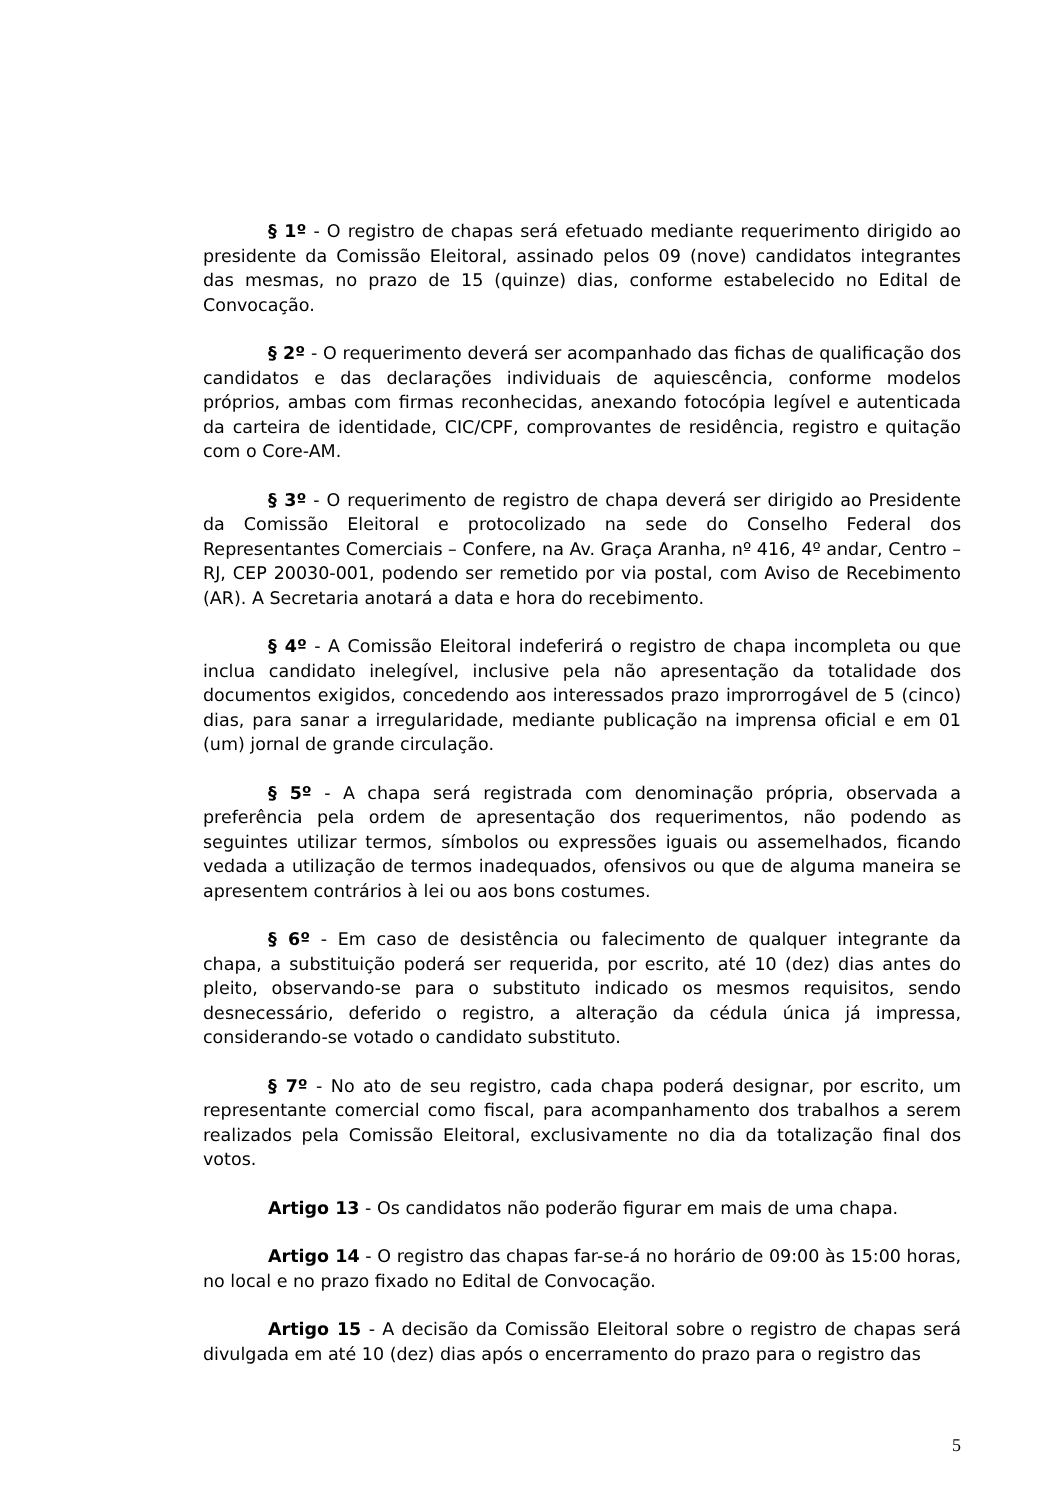§ 1º - O registro de chapas será efetuado mediante requerimento dirigido ao presidente da Comissão Eleitoral, assinado pelos 09 (nove) candidatos integrantes das mesmas, no prazo de 15 (quinze) dias, conforme estabelecido no Edital de Convocação.
§ 2º - O requerimento deverá ser acompanhado das fichas de qualificação dos candidatos e das declarações individuais de aquiescência, conforme modelos próprios, ambas com firmas reconhecidas, anexando fotocópia legível e autenticada da carteira de identidade, CIC/CPF, comprovantes de residência, registro e quitação com o Core-AM.
§ 3º - O requerimento de registro de chapa deverá ser dirigido ao Presidente da Comissão Eleitoral e protocolizado na sede do Conselho Federal dos Representantes Comerciais – Confere, na Av. Graça Aranha, nº 416, 4º andar, Centro – RJ, CEP 20030-001, podendo ser remetido por via postal, com Aviso de Recebimento (AR). A Secretaria anotará a data e hora do recebimento.
§ 4º - A Comissão Eleitoral indeferirá o registro de chapa incompleta ou que inclua candidato inelegível, inclusive pela não apresentação da totalidade dos documentos exigidos, concedendo aos interessados prazo improrrogável de 5 (cinco) dias, para sanar a irregularidade, mediante publicação na imprensa oficial e em 01 (um) jornal de grande circulação.
§ 5º - A chapa será registrada com denominação própria, observada a preferência pela ordem de apresentação dos requerimentos, não podendo as seguintes utilizar termos, símbolos ou expressões iguais ou assemelhados, ficando vedada a utilização de termos inadequados, ofensivos ou que de alguma maneira se apresentem contrários à lei ou aos bons costumes.
§ 6º - Em caso de desistência ou falecimento de qualquer integrante da chapa, a substituição poderá ser requerida, por escrito, até 10 (dez) dias antes do pleito, observando-se para o substituto indicado os mesmos requisitos, sendo desnecessário, deferido o registro, a alteração da cédula única já impressa, considerando-se votado o candidato substituto.
§ 7º - No ato de seu registro, cada chapa poderá designar, por escrito, um representante comercial como fiscal, para acompanhamento dos trabalhos a serem realizados pela Comissão Eleitoral, exclusivamente no dia da totalização final dos votos.
Artigo 13 - Os candidatos não poderão figurar em mais de uma chapa.
Artigo 14 - O registro das chapas far-se-á no horário de 09:00 às 15:00 horas, no local e no prazo fixado no Edital de Convocação.
Artigo 15 - A decisão da Comissão Eleitoral sobre o registro de chapas será divulgada em até 10 (dez) dias após o encerramento do prazo para o registro das
5